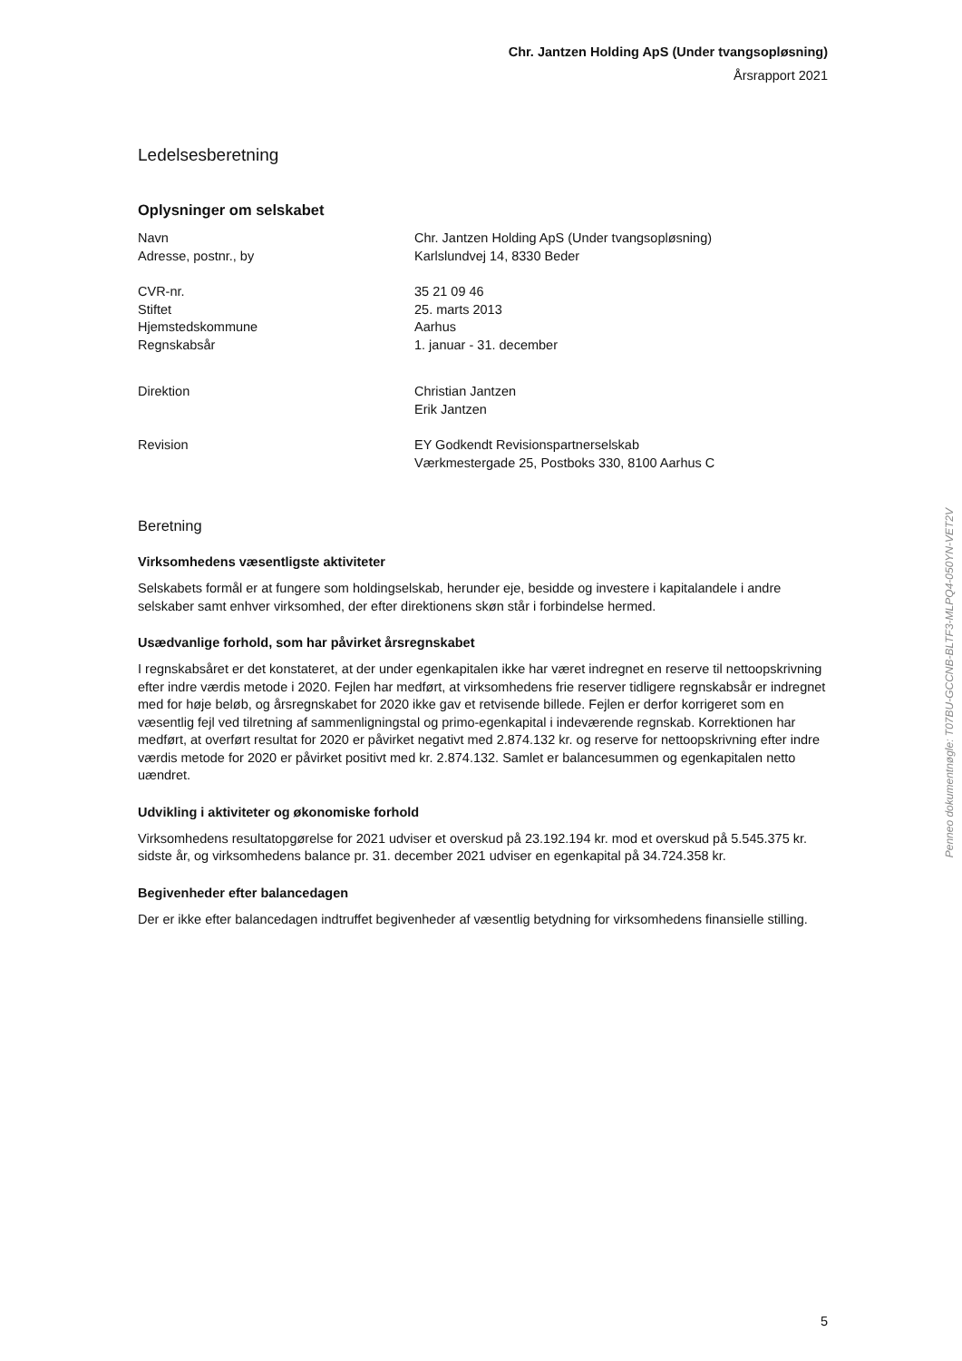Chr. Jantzen Holding ApS (Under tvangsopløsning)
Årsrapport 2021
Ledelsesberetning
Oplysninger om selskabet
Navn Chr. Jantzen Holding ApS (Under tvangsopløsning)
Adresse, postnr., by Karlslundvej 14, 8330 Beder
CVR-nr. 35 21 09 46
Stiftet 25. marts 2013
Hjemstedskommune Aarhus
Regnskabsår 1. januar - 31. december
Direktion Christian Jantzen
Erik Jantzen
Revision EY Godkendt Revisionspartnerselskab
Værkmestergade 25, Postboks 330, 8100 Aarhus C
Beretning
Virksomhedens væsentligste aktiviteter
Selskabets formål er at fungere som holdingselskab, herunder eje, besidde og investere i kapitalandele i andre selskaber samt enhver virksomhed, der efter direktionens skøn står i forbindelse hermed.
Usædvanlige forhold, som har påvirket årsregnskabet
I regnskabsåret er det konstateret, at der under egenkapitalen ikke har været indregnet en reserve til nettoopskrivning efter indre værdis metode i 2020. Fejlen har medført, at virksomhedens frie reserver tidligere regnskabsår er indregnet med for høje beløb, og årsregnskabet for 2020 ikke gav et retvisende billede. Fejlen er derfor korrigeret som en væsentlig fejl ved tilretning af sammenligningstal og primo-egenkapital i indeværende regnskab. Korrektionen har medført, at overført resultat for 2020 er påvirket negativt med 2.874.132 kr. og reserve for nettoopskrivning efter indre værdis metode for 2020 er påvirket positivt med kr. 2.874.132. Samlet er balancesummen og egenkapitalen netto uændret.
Udvikling i aktiviteter og økonomiske forhold
Virksomhedens resultatopgørelse for 2021 udviser et overskud på 23.192.194 kr. mod et overskud på 5.545.375 kr. sidste år, og virksomhedens balance pr. 31. december 2021 udviser en egenkapital på 34.724.358 kr.
Begivenheder efter balancedagen
Der er ikke efter balancedagen indtruffet begivenheder af væsentlig betydning for virksomhedens finansielle stilling.
Penneo dokumentnøgle: T07BU-GCCNB-BLTF3-MLPQ4-050YN-VET2V
5